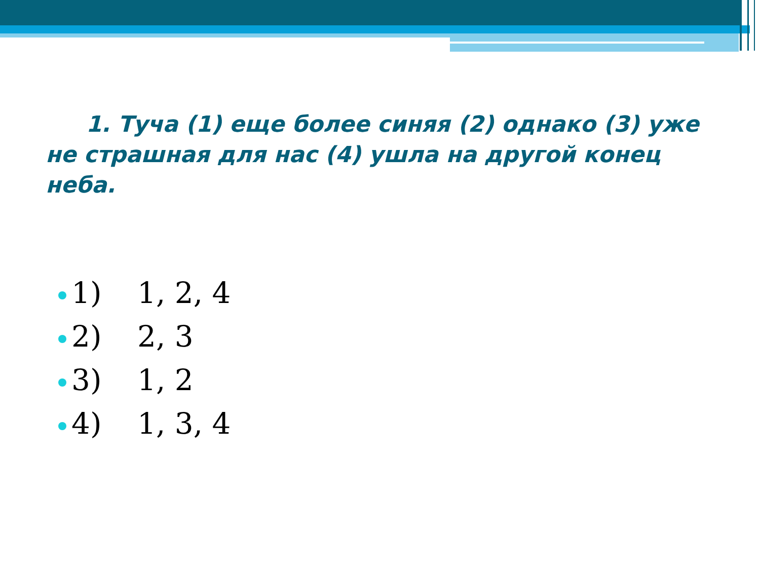1. Туча (1) еще более синяя (2) однако (3) уже не страшная для нас (4) ушла на другой конец неба.
1) 1, 2, 4
2) 2, 3
3) 1, 2
4) 1, 3, 4